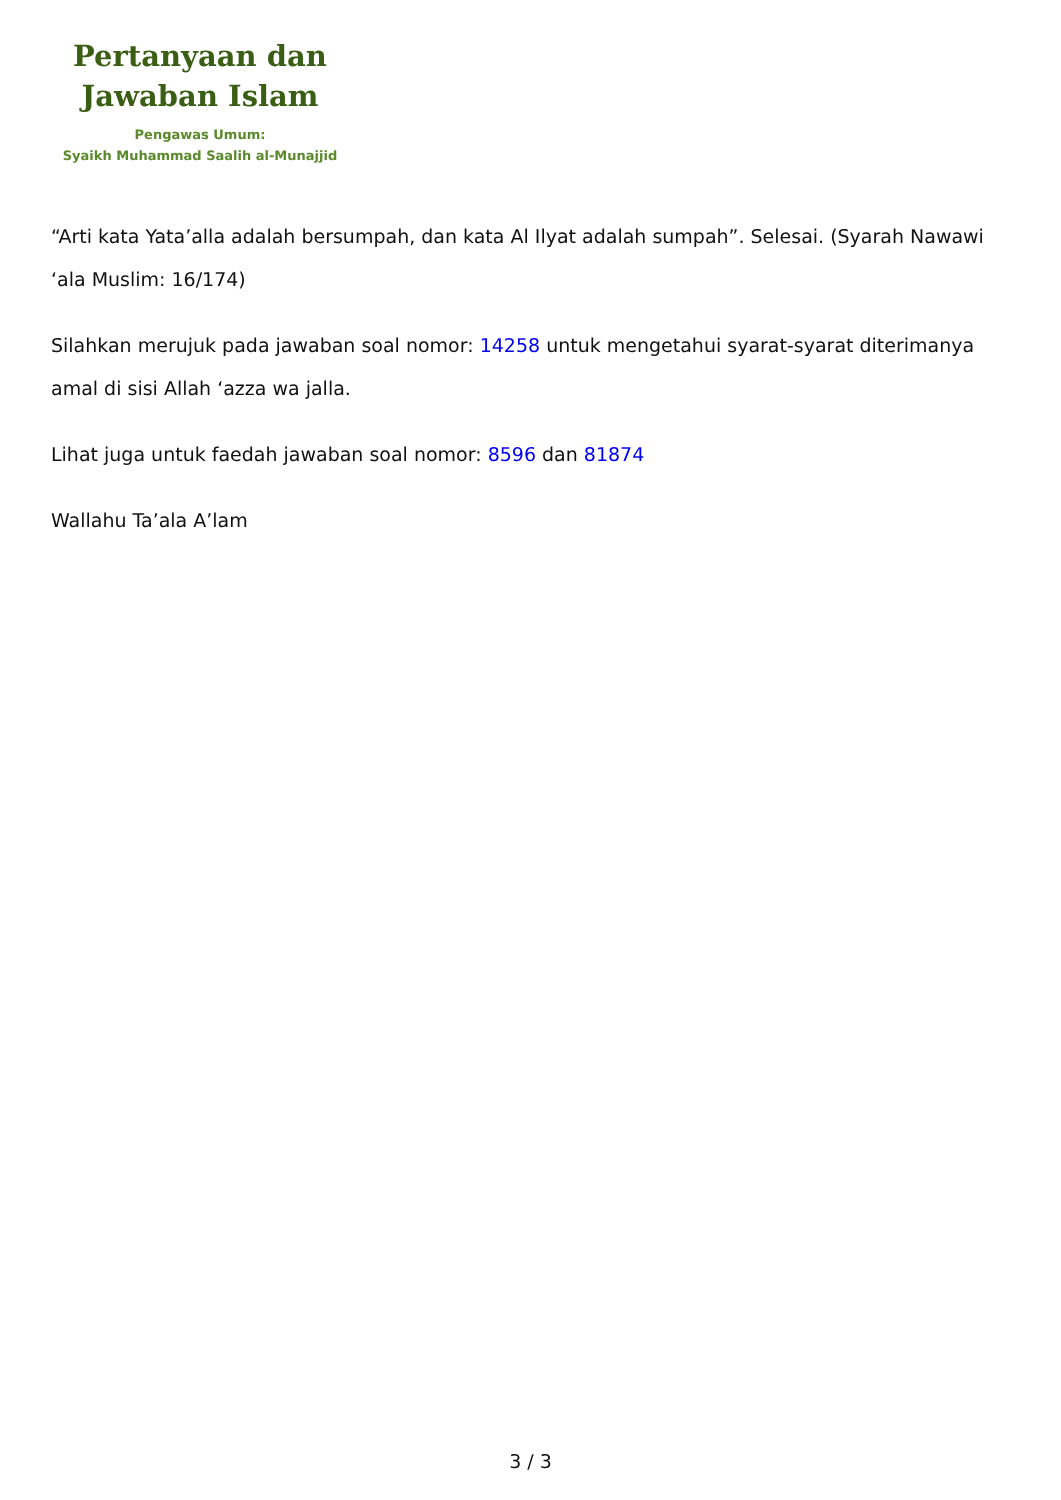Pertanyaan dan
Jawaban Islam
Pengawas Umum:
Syaikh Muhammad Saalih al-Munajjid
“Arti kata Yata’alla adalah bersumpah, dan kata Al Ilyat adalah sumpah”. Selesai. (Syarah Nawawi ‘ala Muslim: 16/174)
Silahkan merujuk pada jawaban soal nomor: 14258 untuk mengetahui syarat-syarat diterimanya amal di sisi Allah ‘azza wa jalla.
Lihat juga untuk faedah jawaban soal nomor: 8596 dan 81874
Wallahu Ta’ala A’lam
3 / 3